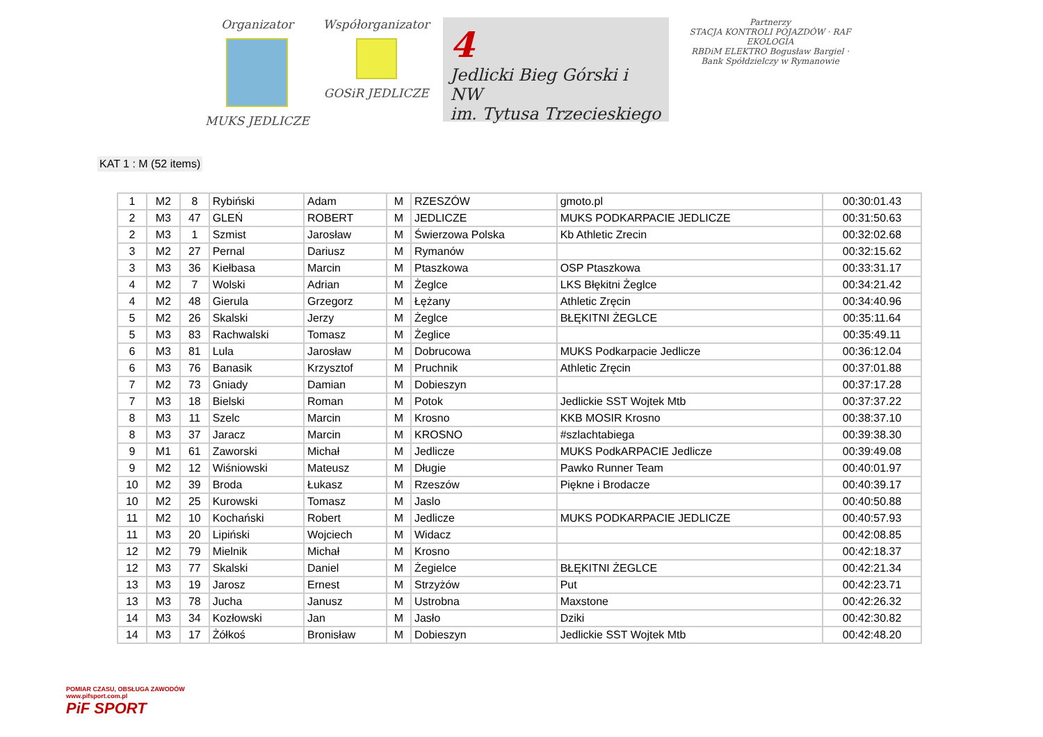Organizator
MUKS JEDLICZE
Współorganizator
GOSiR JEDLICZE
4
Jedlicki Bieg Górski i NW
im. Tytusa Trzecieskiego
Partnerzy
STACJA KONTROLI POJAZDÓW · RAF EKOLOGIA
RBDiM ELEKTRO Bogusław Bargiel · Bank Spółdzielczy w Rymanowie
KAT 1 : M (52 items)
| 1 | M2 | 8 | Rybiński | Adam | M | RZESZÓW | gmoto.pl | 00:30:01.43 |
| 2 | M3 | 47 | GLEŃ | ROBERT | M | JEDLICZE | MUKS PODKARPACIE JEDLICZE | 00:31:50.63 |
| 2 | M3 | 1 | Szmist | Jarosław | M | Świerzowa Polska | Kb Athletic Zrecin | 00:32:02.68 |
| 3 | M2 | 27 | Pernal | Dariusz | M | Rymanów | | 00:32:15.62 |
| 3 | M3 | 36 | Kiełbasa | Marcin | M | Ptaszkowa | OSP Ptaszkowa | 00:33:31.17 |
| 4 | M2 | 7 | Wolski | Adrian | M | Żeglce | LKS Błękitni Żeglce | 00:34:21.42 |
| 4 | M2 | 48 | Gierula | Grzegorz | M | Łężany | Athletic Zręcin | 00:34:40.96 |
| 5 | M2 | 26 | Skalski | Jerzy | M | Żeglce | BŁĘKITNI ŻEGLCE | 00:35:11.64 |
| 5 | M3 | 83 | Rachwalski | Tomasz | M | Żeglice | | 00:35:49.11 |
| 6 | M3 | 81 | Lula | Jarosław | M | Dobrucowa | MUKS Podkarpacie Jedlicze | 00:36:12.04 |
| 6 | M3 | 76 | Banasik | Krzysztof | M | Pruchnik | Athletic Zręcin | 00:37:01.88 |
| 7 | M2 | 73 | Gniady | Damian | M | Dobieszyn | | 00:37:17.28 |
| 7 | M3 | 18 | Bielski | Roman | M | Potok | Jedlickie SST Wojtek Mtb | 00:37:37.22 |
| 8 | M3 | 11 | Szelc | Marcin | M | Krosno | KKB MOSIR Krosno | 00:38:37.10 |
| 8 | M3 | 37 | Jaracz | Marcin | M | KROSNO | #szlachtabiega | 00:39:38.30 |
| 9 | M1 | 61 | Zaworski | Michał | M | Jedlicze | MUKS PodkARPACIE Jedlicze | 00:39:49.08 |
| 9 | M2 | 12 | Wiśniowski | Mateusz | M | Długie | Pawko Runner Team | 00:40:01.97 |
| 10 | M2 | 39 | Broda | Łukasz | M | Rzeszów | Piękne i Brodacze | 00:40:39.17 |
| 10 | M2 | 25 | Kurowski | Tomasz | M | Jaslo | | 00:40:50.88 |
| 11 | M2 | 10 | Kochański | Robert | M | Jedlicze | MUKS PODKARPACIE JEDLICZE | 00:40:57.93 |
| 11 | M3 | 20 | Lipiński | Wojciech | M | Widacz | | 00:42:08.85 |
| 12 | M2 | 79 | Mielnik | Michał | M | Krosno | | 00:42:18.37 |
| 12 | M3 | 77 | Skalski | Daniel | M | Żegielce | BŁĘKITNI ŻEGLCE | 00:42:21.34 |
| 13 | M3 | 19 | Jarosz | Ernest | M | Strzyżów | Put | 00:42:23.71 |
| 13 | M3 | 78 | Jucha | Janusz | M | Ustrobna | Maxstone | 00:42:26.32 |
| 14 | M3 | 34 | Kozłowski | Jan | M | Jasło | Dziki | 00:42:30.82 |
| 14 | M3 | 17 | Żółkoś | Bronisław | M | Dobieszyn | Jedlickie SST Wojtek Mtb | 00:42:48.20 |
POMIAR CZASU, OBSŁUGA ZAWODÓW
www.pifsport.com.pl
PiF SPORT